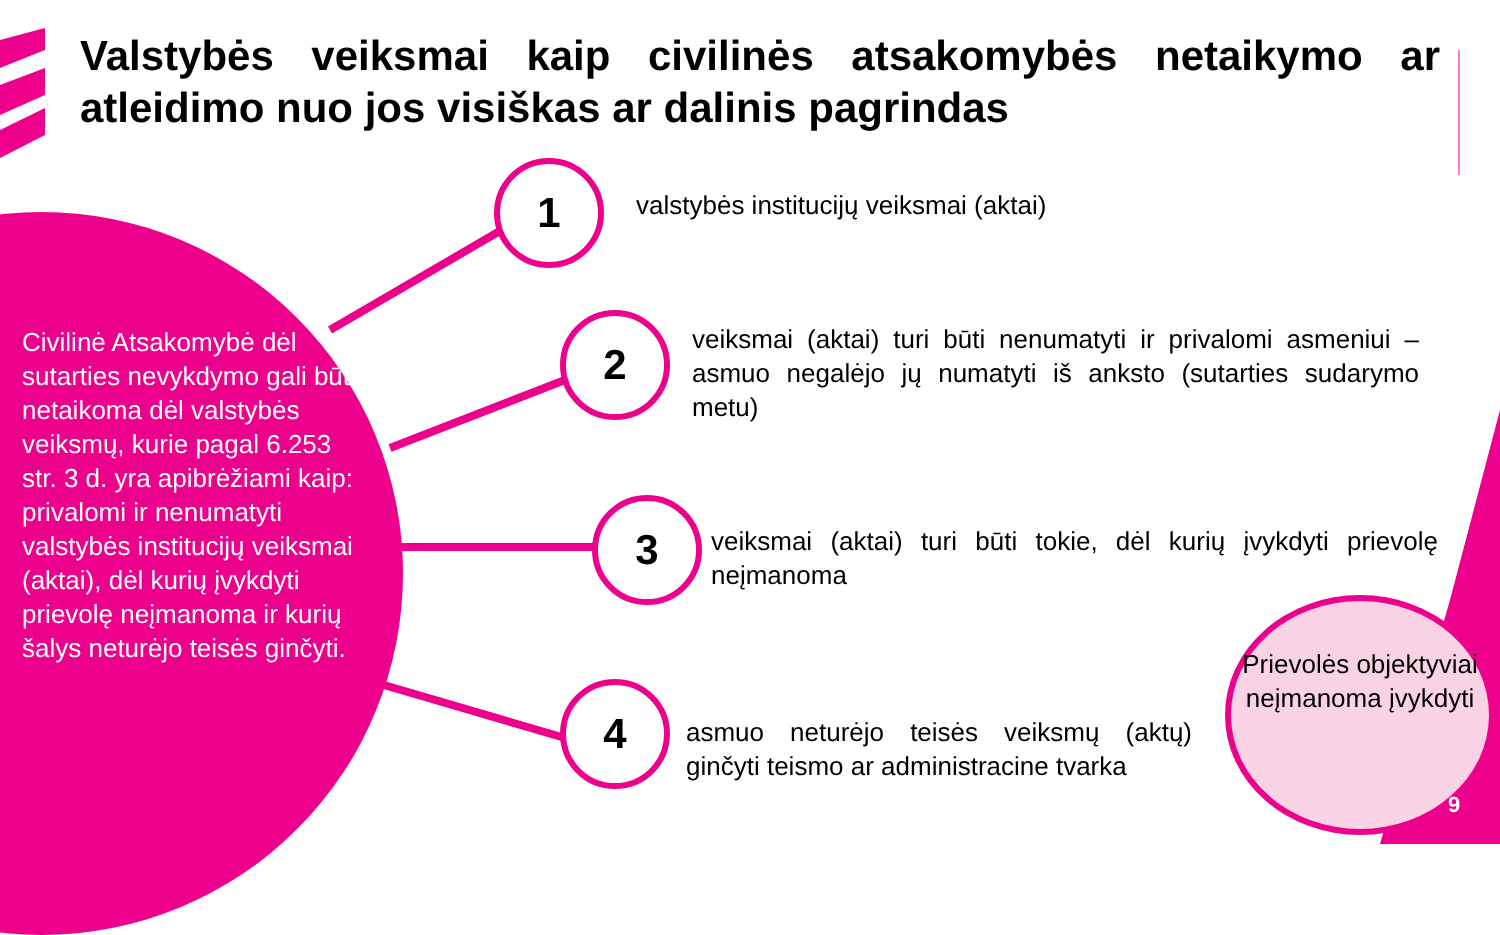Valstybės veiksmai kaip civilinės atsakomybės netaikymo ar atleidimo nuo jos visiškas ar dalinis pagrindas
Civilinė Atsakomybė dėl sutarties nevykdymo gali būti netaikoma dėl valstybės veiksmų, kurie pagal 6.253 str. 3 d. yra apibrėžiami kaip: privalomi ir nenumatyti valstybės institucijų veiksmai (aktai), dėl kurių įvykdyti prievolę neįmanoma ir kurių šalys neturėjo teisės ginčyti.
1
valstybės institucijų veiksmai (aktai)
2
veiksmai (aktai) turi būti nenumatyti ir privalomi asmeniui – asmuo negalėjo jų numatyti iš anksto (sutarties sudarymo metu)
3
veiksmai (aktai) turi būti tokie, dėl kurių įvykdyti prievolę neįmanoma
4
asmuo neturėjo teisės veiksmų (aktų) ginčyti teismo ar administracine tvarka
Prievolės objektyviai neįmanoma įvykdyti
9